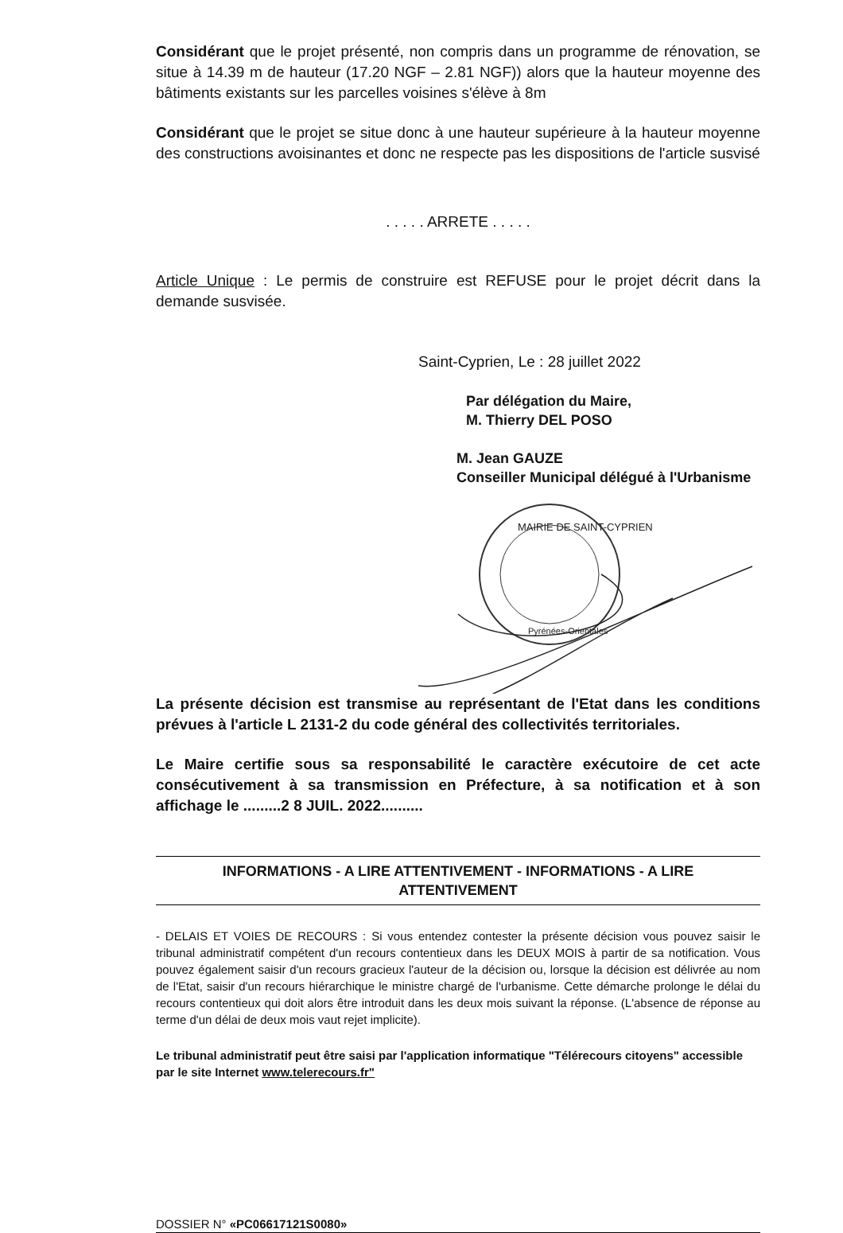Considérant que le projet présenté, non compris dans un programme de rénovation, se situe à 14.39 m de hauteur (17.20 NGF – 2.81 NGF)) alors que la hauteur moyenne des bâtiments existants sur les parcelles voisines s'élève à 8m
Considérant que le projet se situe donc à une hauteur supérieure à la hauteur moyenne des constructions avoisinantes et donc ne respecte pas les dispositions de l'article susvisé
. . . . . ARRETE . . . . .
Article Unique : Le permis de construire est REFUSE pour le projet décrit dans la demande susvisée.
Saint-Cyprien, Le : 28 juillet 2022
Par délégation du Maire,
M. Thierry DEL POSO
M. Jean GAUZE
Conseiller Municipal délégué à l'Urbanisme
MAIRIE DE SAINT-CYPRIEN
Pyrénées-Orientales
La présente décision est transmise au représentant de l'Etat dans les conditions prévues à l'article L 2131-2 du code général des collectivités territoriales.
Le Maire certifie sous sa responsabilité le caractère exécutoire de cet acte consécutivement à sa transmission en Préfecture, à sa notification et à son affichage le .........2 8 JUIL. 2022..........
INFORMATIONS - A LIRE ATTENTIVEMENT - INFORMATIONS - A LIRE ATTENTIVEMENT
- DELAIS ET VOIES DE RECOURS : Si vous entendez contester la présente décision vous pouvez saisir le tribunal administratif compétent d'un recours contentieux dans les DEUX MOIS à partir de sa notification. Vous pouvez également saisir d'un recours gracieux l'auteur de la décision ou, lorsque la décision est délivrée au nom de l'Etat, saisir d'un recours hiérarchique le ministre chargé de l'urbanisme. Cette démarche prolonge le délai du recours contentieux qui doit alors être introduit dans les deux mois suivant la réponse. (L'absence de réponse au terme d'un délai de deux mois vaut rejet implicite).
Le tribunal administratif peut être saisi par l'application informatique "Télérecours citoyens" accessible par le site Internet www.telerecours.fr"
DOSSIER N° «PC06617121S0080»